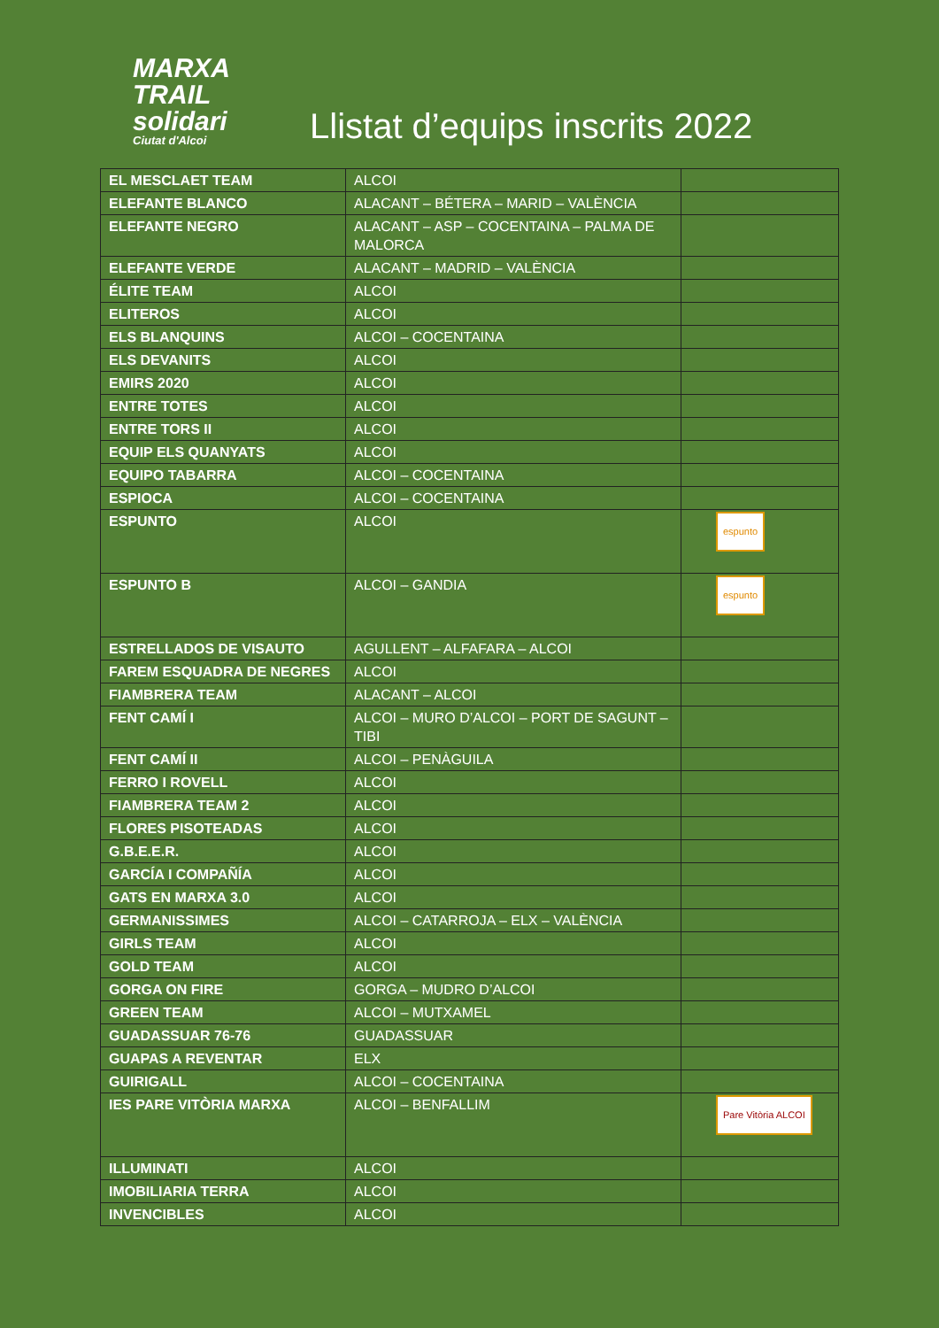MARXA
TRAIL
solidari
Ciutat d'Alcoi
Llistat d’equips inscrits 2022
| EL MESCLAET TEAM | ALCOI | |
| ELEFANTE BLANCO | ALACANT – BÉTERA – MARID – VALÈNCIA | |
| ELEFANTE NEGRO | ALACANT – ASP – COCENTAINA – PALMA DE MALORCA | |
| ELEFANTE VERDE | ALACANT – MADRID – VALÈNCIA | |
| ÉLITE TEAM | ALCOI | |
| ELITEROS | ALCOI | |
| ELS BLANQUINS | ALCOI – COCENTAINA | |
| ELS DEVANITS | ALCOI | |
| EMIRS 2020 | ALCOI | |
| ENTRE TOTES | ALCOI | |
| ENTRE TORS II | ALCOI | |
| EQUIP ELS QUANYATS | ALCOI | |
| EQUIPO TABARRA | ALCOI – COCENTAINA | |
| ESPIOCA | ALCOI – COCENTAINA | |
| ESPUNTO | ALCOI | espunto |
| ESPUNTO B | ALCOI – GANDIA | espunto |
| ESTRELLADOS DE VISAUTO | AGULLENT – ALFAFARA – ALCOI | |
| FAREM ESQUADRA DE NEGRES | ALCOI | |
| FIAMBRERA TEAM | ALACANT – ALCOI | |
| FENT CAMÍ I | ALCOI – MURO D’ALCOI – PORT DE SAGUNT – TIBI | |
| FENT CAMÍ II | ALCOI – PENÀGUILA | |
| FERRO I ROVELL | ALCOI | |
| FIAMBRERA TEAM 2 | ALCOI | |
| FLORES PISOTEADAS | ALCOI | |
| G.B.E.E.R. | ALCOI | |
| GARCÍA I COMPAÑÍA | ALCOI | |
| GATS EN MARXA 3.0 | ALCOI | |
| GERMANISSIMES | ALCOI – CATARROJA – ELX – VALÈNCIA | |
| GIRLS TEAM | ALCOI | |
| GOLD TEAM | ALCOI | |
| GORGA ON FIRE | GORGA – MUDRO D’ALCOI | |
| GREEN TEAM | ALCOI – MUTXAMEL | |
| GUADASSUAR 76-76 | GUADASSUAR | |
| GUAPAS A REVENTAR | ELX | |
| GUIRIGALL | ALCOI – COCENTAINA | |
| IES PARE VITÒRIA MARXA | ALCOI – BENFALLIM | Pare Vitòria ALCOI |
| ILLUMINATI | ALCOI | |
| IMOBILIARIA TERRA | ALCOI | |
| INVENCIBLES | ALCOI | |